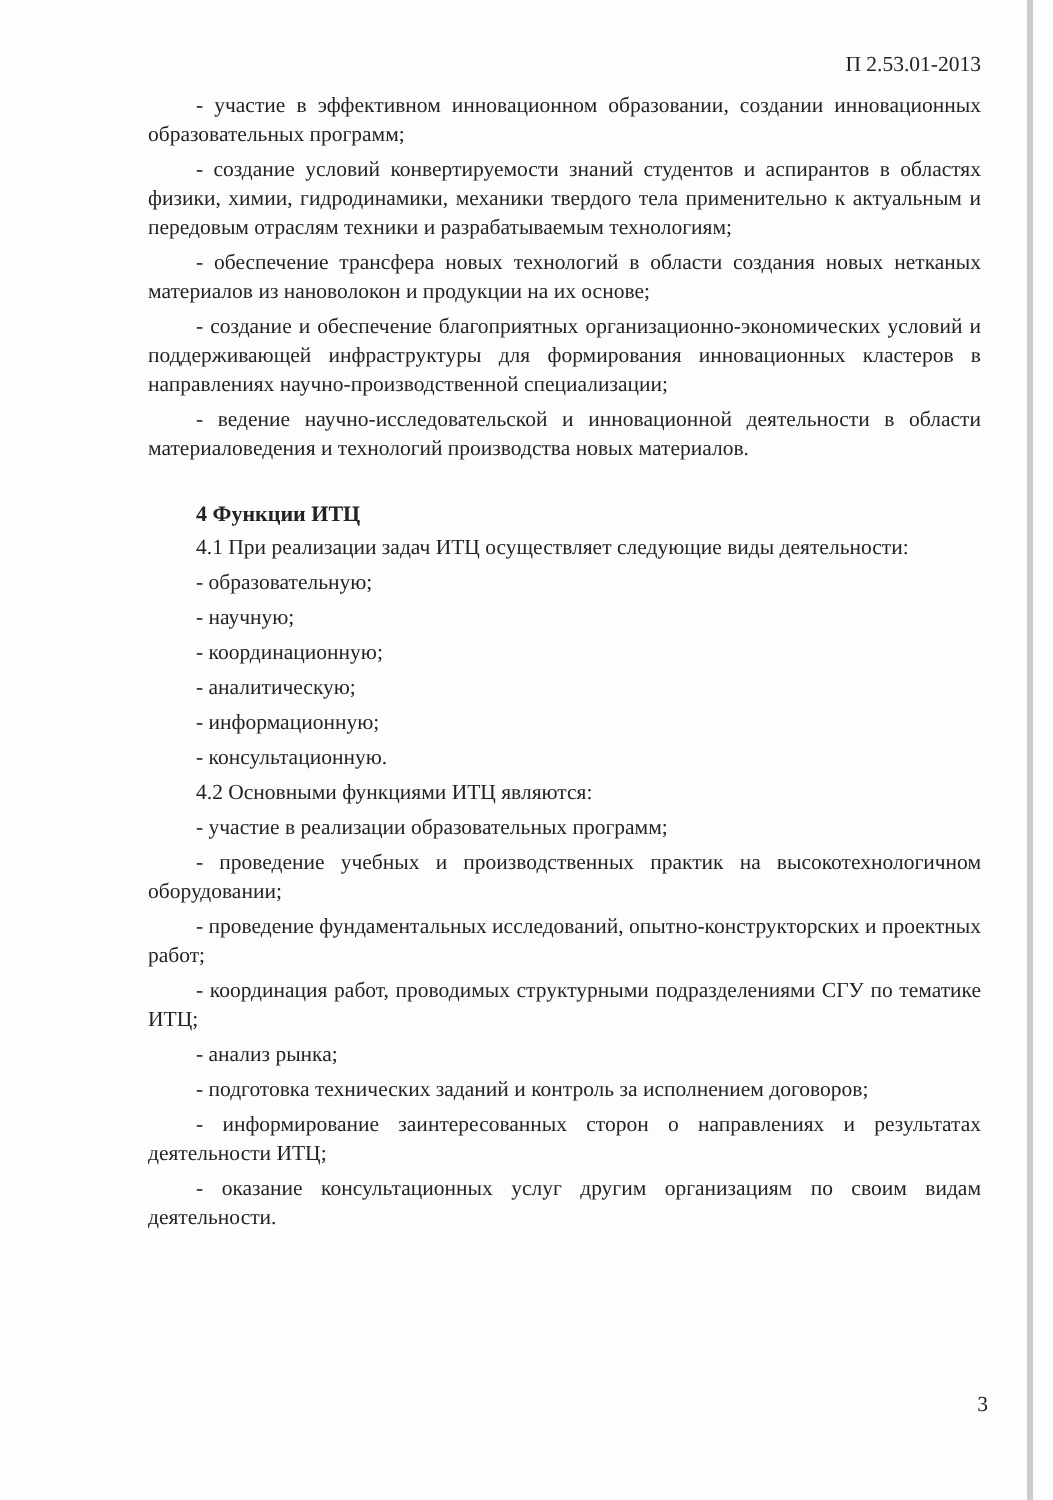П 2.53.01-2013
- участие в эффективном инновационном образовании, создании инновационных образовательных программ;
- создание условий конвертируемости знаний студентов и аспирантов в областях физики, химии, гидродинамики, механики твердого тела применительно к актуальным и передовым отраслям техники и разрабатываемым технологиям;
- обеспечение трансфера новых технологий в области создания новых нетканых материалов из нановолокон и продукции на их основе;
- создание и обеспечение благоприятных организационно-экономических условий и поддерживающей инфраструктуры для формирования инновационных кластеров в направлениях научно-производственной специализации;
- ведение научно-исследовательской и инновационной деятельности в области материаловедения и технологий производства новых материалов.
4 Функции ИТЦ
4.1 При реализации задач ИТЦ осуществляет следующие виды деятельности:
- образовательную;
- научную;
- координационную;
- аналитическую;
- информационную;
- консультационную.
4.2 Основными функциями ИТЦ являются:
- участие в реализации образовательных программ;
- проведение учебных и производственных практик на высокотехнологичном оборудовании;
- проведение фундаментальных исследований, опытно-конструкторских и проектных работ;
- координация работ, проводимых структурными подразделениями СГУ по тематике ИТЦ;
- анализ рынка;
- подготовка технических заданий и контроль за исполнением договоров;
- информирование заинтересованных сторон о направлениях и результатах деятельности ИТЦ;
- оказание консультационных услуг другим организациям по своим видам деятельности.
3